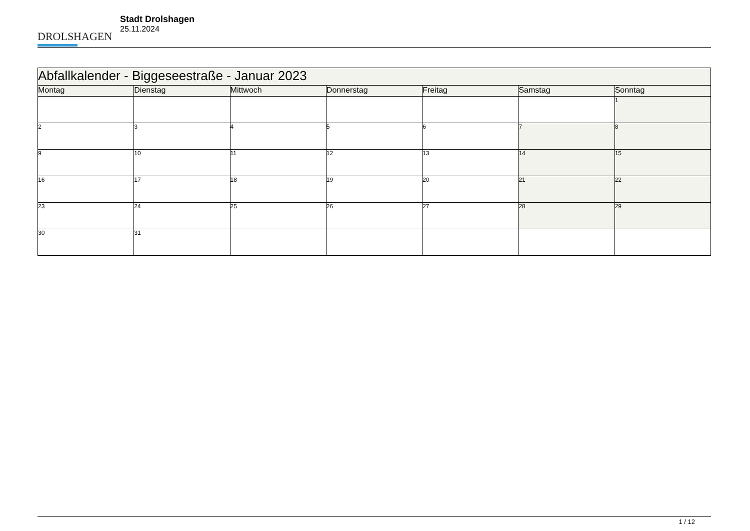DROLSHAGEN
Stadt Drolshagen
25.11.2024
| Abfallkalender - Biggeseestraße - Januar 2023 | | | | | | |
| --- | --- | --- | --- | --- | --- | --- |
| Montag | Dienstag | Mittwoch | Donnerstag | Freitag | Samstag | Sonntag |
| | | | | | | 1 |
| 2 | 3 | 4 | 5 | 6 | 7 | 8 |
| 9 | 10 | 11 | 12 | 13 | 14 | 15 |
| 16 | 17 | 18 | 19 | 20 | 21 | 22 |
| 23 | 24 | 25 | 26 | 27 | 28 | 29 |
| 30 | 31 | | | | | |
1 / 12